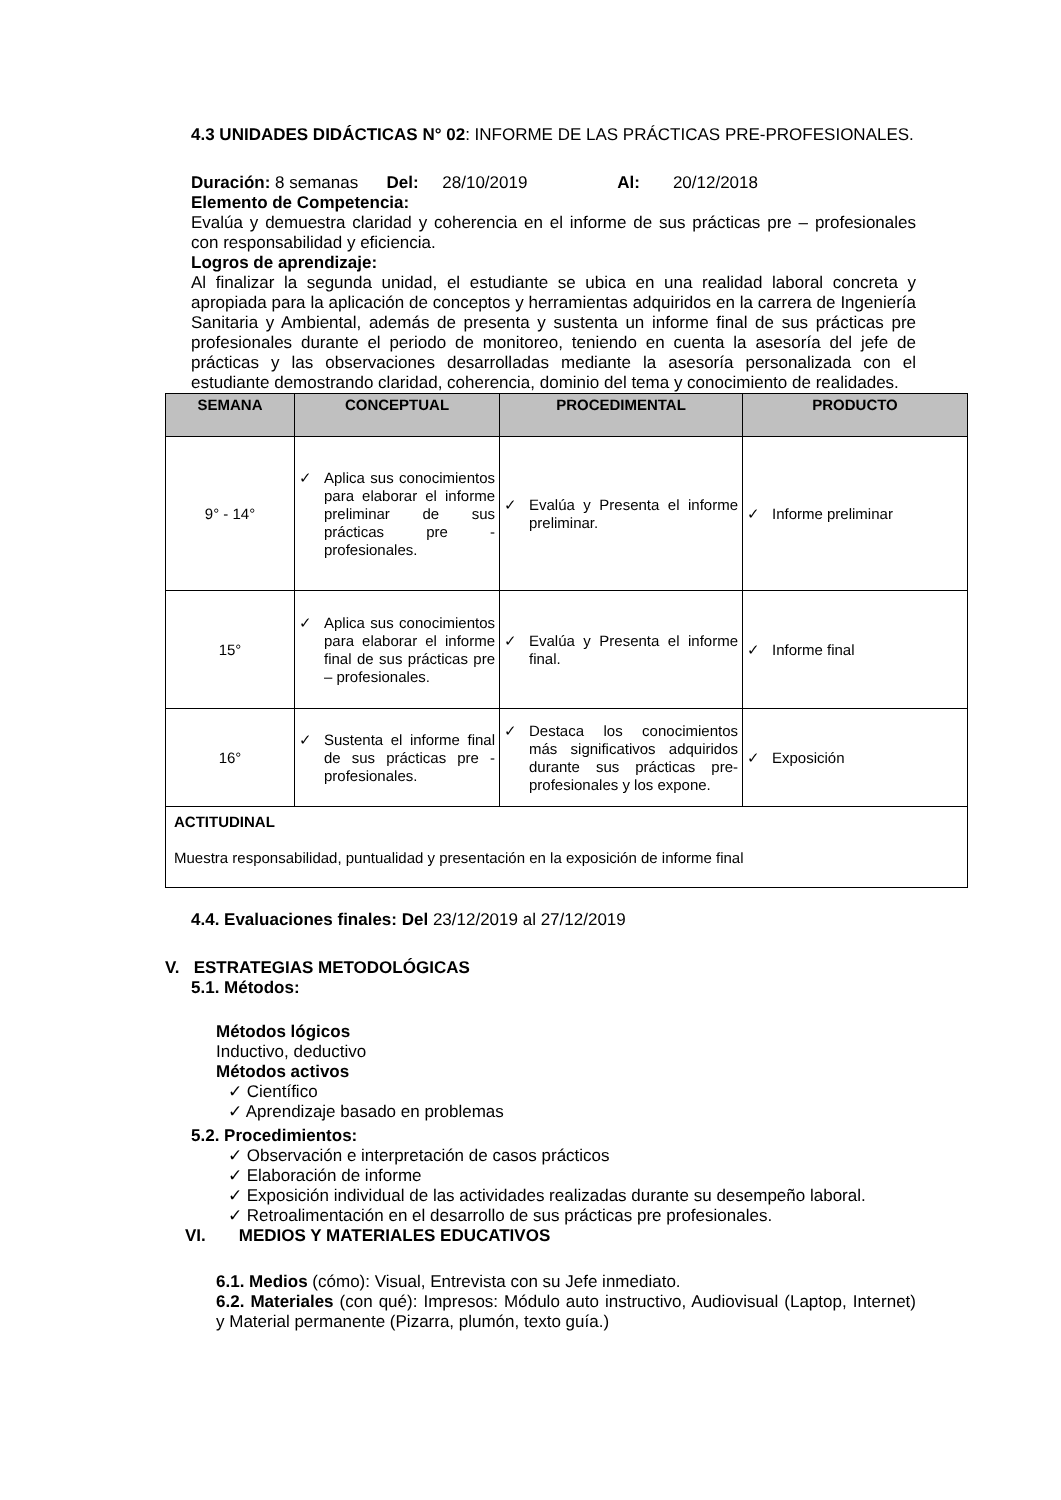4.3 UNIDADES DIDÁCTICAS N° 02: INFORME DE LAS PRÁCTICAS PRE-PROFESIONALES.
Duración: 8 semanas Del: 28/10/2019 Al: 20/12/2018
Elemento de Competencia:
Evalúa y demuestra claridad y coherencia en el informe de sus prácticas pre – profesionales con responsabilidad y eficiencia.
Logros de aprendizaje:
Al finalizar la segunda unidad, el estudiante se ubica en una realidad laboral concreta y apropiada para la aplicación de conceptos y herramientas adquiridos en la carrera de Ingeniería Sanitaria y Ambiental, además de presenta y sustenta un informe final de sus prácticas pre profesionales durante el periodo de monitoreo, teniendo en cuenta la asesoría del jefe de prácticas y las observaciones desarrolladas mediante la asesoría personalizada con el estudiante demostrando claridad, coherencia, dominio del tema y conocimiento de realidades.
| SEMANA | CONCEPTUAL | PROCEDIMENTAL | PRODUCTO |
| --- | --- | --- | --- |
| 9° - 14° | ✓ Aplica sus conocimientos para elaborar el informe preliminar de sus prácticas pre - profesionales. | ✓ Evalúa y Presenta el informe preliminar. | ✓ Informe preliminar |
| 15° | ✓ Aplica sus conocimientos para elaborar el informe final de sus prácticas pre – profesionales. | ✓ Evalúa y Presenta el informe final. | ✓ Informe final |
| 16° | ✓ Sustenta el informe final de sus prácticas pre - profesionales. | ✓ Destaca los conocimientos más significativos adquiridos durante sus prácticas pre-profesionales y los expone. | ✓ Exposición |
| ACTITUDINAL Muestra responsabilidad, puntualidad y presentación en la exposición de informe final | | | |
4.4. Evaluaciones finales: Del 23/12/2019 al 27/12/2019
V. ESTRATEGIAS METODOLÓGICAS
5.1. Métodos:
Métodos lógicos
Inductivo, deductivo
Métodos activos
✓ Científico
✓ Aprendizaje basado en problemas
5.2. Procedimientos:
✓ Observación e interpretación de casos prácticos
✓ Elaboración de informe
✓ Exposición individual de las actividades realizadas durante su desempeño laboral.
✓ Retroalimentación en el desarrollo de sus prácticas pre profesionales.
VI. MEDIOS Y MATERIALES EDUCATIVOS
6.1. Medios (cómo): Visual, Entrevista con su Jefe inmediato.
6.2. Materiales (con qué): Impresos: Módulo auto instructivo, Audiovisual (Laptop, Internet) y Material permanente (Pizarra, plumón, texto guía.)